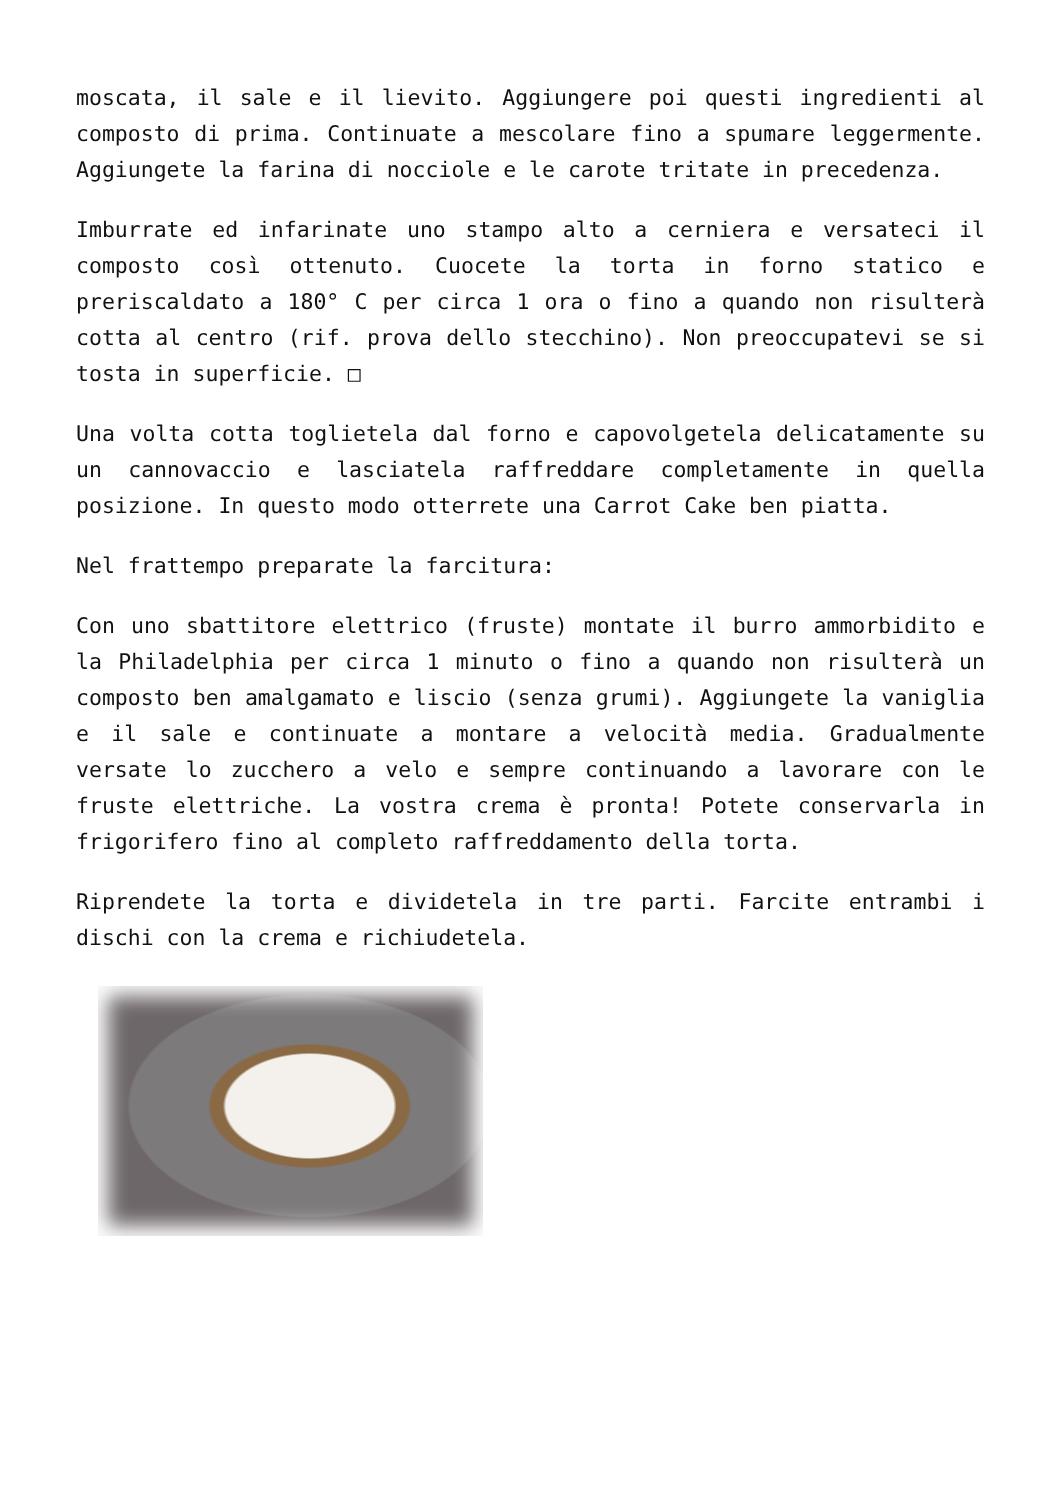moscata, il sale e il lievito. Aggiungere poi questi ingredienti al composto di prima. Continuate a mescolare fino a spumare leggermente. Aggiungete la farina di nocciole e le carote tritate in precedenza.
Imburrate ed infarinate uno stampo alto a cerniera e versateci il composto così ottenuto. Cuocete la torta in forno statico e preriscaldato a 180° C per circa 1 ora o fino a quando non risulterà cotta al centro (rif. prova dello stecchino). Non preoccupatevi se si tosta in superficie. □
Una volta cotta toglietela dal forno e capovolgetela delicatamente su un cannovaccio e lasciatela raffreddare completamente in quella posizione. In questo modo otterrete una Carrot Cake ben piatta.
Nel frattempo preparate la farcitura:
Con uno sbattitore elettrico (fruste) montate il burro ammorbidito e la Philadelphia per circa 1 minuto o fino a quando non risulterà un composto ben amalgamato e liscio (senza grumi). Aggiungete la vaniglia e il sale e continuate a montare a velocità media. Gradualmente versate lo zucchero a velo e sempre continuando a lavorare con le fruste elettriche. La vostra crema è pronta! Potete conservarla in frigorifero fino al completo raffreddamento della torta.
Riprendete la torta e dividetela in tre parti. Farcite entrambi i dischi con la crema e richiudetela.